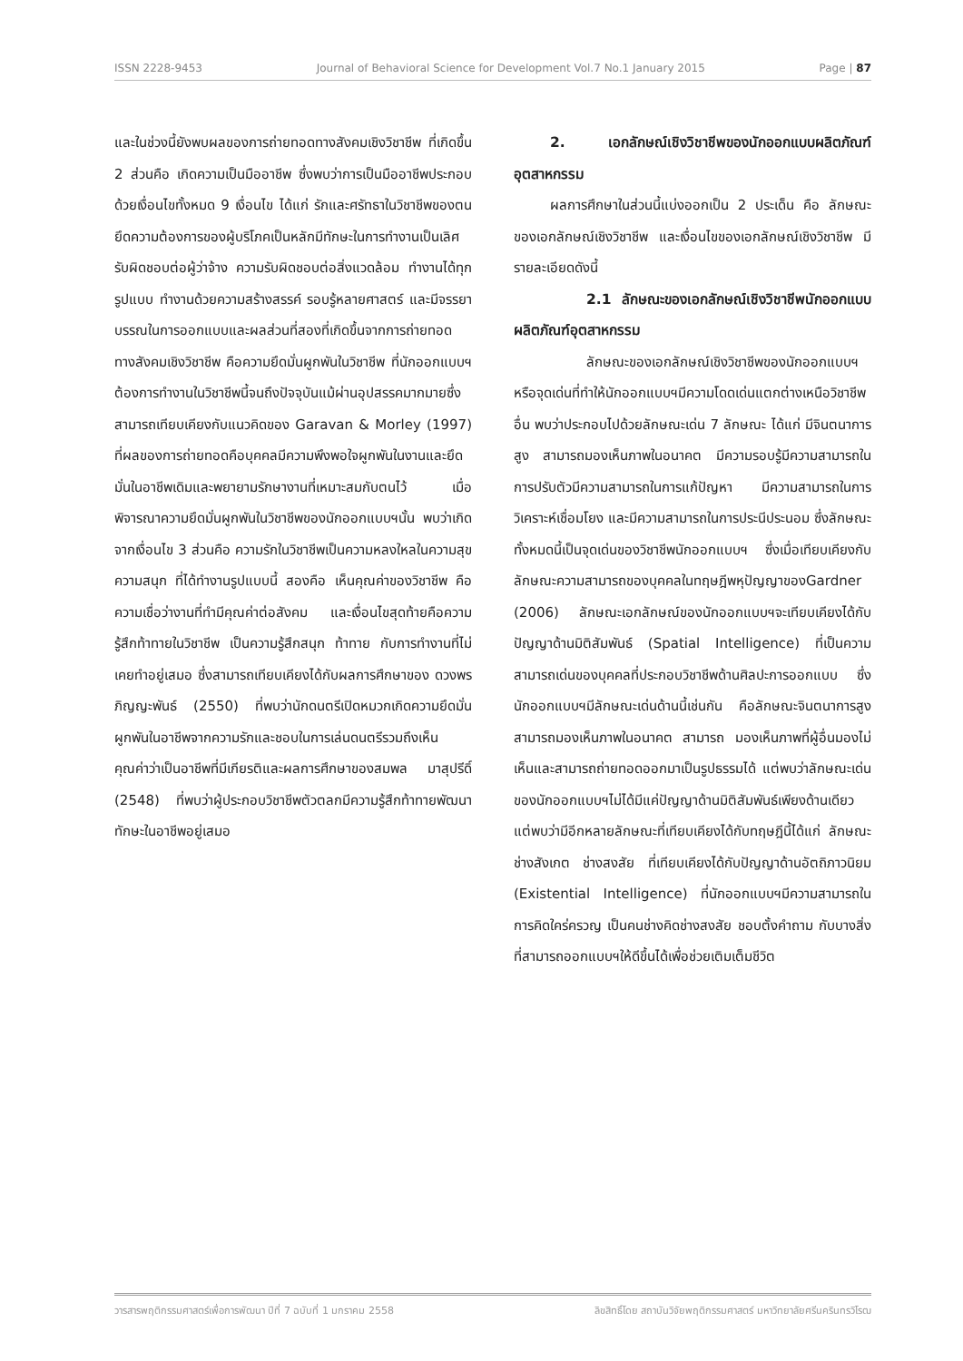ISSN 2228-9453 Journal of Behavioral Science for Development Vol.7 No.1 January 2015 Page | 87
และในช่วงนี้ยังพบผลของการถ่ายทอดทางสังคมเชิงวิชาชีพ ที่เกิดขึ้น 2 ส่วนคือ เกิดความเป็นมืออาชีพ ซึ่งพบว่าการเป็นมืออาชีพประกอบด้วยเงื่อนไขทั้งหมด 9 เงื่อนไข ได้แก่ รักและศรัทธาในวิชาชีพของตนยึดความต้องการของผู้บริโภคเป็นหลักมีทักษะในการทำงานเป็นเลิศรับผิดชอบต่อผู้ว่าจ้าง ความรับผิดชอบต่อสิ่งแวดล้อม ทำงานได้ทุกรูปแบบ ทำงานด้วยความสร้างสรรค์ รอบรู้หลายศาสตร์ และมีจรรยาบรรณในการออกแบบและผลส่วนที่สองที่เกิดขึ้นจากการถ่ายทอดทางสังคมเชิงวิชาชีพ คือความยึดมั่นผูกพันในวิชาชีพ ที่นักออกแบบฯต้องการทำงานในวิชาชีพนี้จนถึงปัจจุบันแม้ผ่านอุปสรรคมากมายซึ่งสามารถเทียบเคียงกับแนวคิดของ Garavan & Morley (1997) ที่ผลของการถ่ายทอดคือบุคคลมีความพึงพอใจผูกพันในงานและยึดมั่นในอาชีพเดิมและพยายามรักษางานที่เหมาะสมกับตนไว้ เมื่อพิจารณาความยึดมั่นผูกพันในวิชาชีพของนักออกแบบฯนั้น พบว่าเกิดจากเงื่อนไข 3 ส่วนคือ ความรักในวิชาชีพเป็นความหลงใหลในความสุข ความสนุก ที่ได้ทำงานรูปแบบนี้ สองคือ เห็นคุณค่าของวิชาชีพ คือความเชื่อว่างานที่ทำมีคุณค่าต่อสังคม และเงื่อนไขสุดท้ายคือความรู้สึกท้าทายในวิชาชีพ เป็นความรู้สึกสนุก ท้าทาย กับการทำงานที่ไม่เคยทำอยู่เสมอ ซึ่งสามารถเทียบเคียงได้กับผลการศึกษาของ ดวงพร ภิญญะพันธ์ (2550) ที่พบว่านักดนตรีเปิดหมวกเกิดความยึดมั่นผูกพันในอาชีพจากความรักและชอบในการเล่นดนตรีรวมถึงเห็นคุณค่าว่าเป็นอาชีพที่มีเกียรติและผลการศึกษาของสมพล มาสุปรีดิ์ (2548) ที่พบว่าผู้ประกอบวิชาชีพตัวตลกมีความรู้สึกท้าทายพัฒนาทักษะในอาชีพอยู่เสมอ
2. เอกลักษณ์เชิงวิชาชีพของนักออกแบบผลิตภัณฑ์อุตสาหกรรม
ผลการศึกษาในส่วนนี้แบ่งออกเป็น 2 ประเด็น คือ ลักษณะของเอกลักษณ์เชิงวิชาชีพ และเงื่อนไขของเอกลักษณ์เชิงวิชาชีพ มีรายละเอียดดังนี้
2.1 ลักษณะของเอกลักษณ์เชิงวิชาชีพนักออกแบบผลิตภัณฑ์อุตสาหกรรม
ลักษณะของเอกลักษณ์เชิงวิชาชีพของนักออกแบบฯ หรือจุดเด่นที่ทำให้นักออกแบบฯมีความโดดเด่นแตกต่างเหนือวิชาชีพอื่น พบว่าประกอบไปด้วยลักษณะเด่น 7 ลักษณะ ได้แก่ มีจินตนาการสูง สามารถมองเห็นภาพในอนาคต มีความรอบรู้มีความสามารถในการปรับตัวมีความสามารถในการแก้ปัญหา มีความสามารถในการวิเคราะห์เชื่อมโยง และมีความสามารถในการประนีประนอม ซึ่งลักษณะทั้งหมดนี้เป็นจุดเด่นของวิชาชีพนักออกแบบฯ ซึ่งเมื่อเทียบเคียงกับลักษณะความสามารถของบุคคลในทฤษฎีพหุปัญญาของGardner (2006) ลักษณะเอกลักษณ์ของนักออกแบบฯจะเทียบเคียงได้กับปัญญาด้านมิติสัมพันธ์ (Spatial Intelligence) ที่เป็นความสามารถเด่นของบุคคลที่ประกอบวิชาชีพด้านศิลปะการออกแบบ ซึ่งนักออกแบบฯมีลักษณะเด่นด้านนี้เช่นกัน คือลักษณะจินตนาการสูง สามารถมองเห็นภาพในอนาคต สามารถ มองเห็นภาพที่ผู้อื่นมองไม่เห็นและสามารถถ่ายทอดออกมาเป็นรูปธรรมได้ แต่พบว่าลักษณะเด่นของนักออกแบบฯไม่ได้มีแค่ปัญญาด้านมิติสัมพันธ์เพียงด้านเดียว แต่พบว่ามีอีกหลายลักษณะที่เทียบเคียงได้กับทฤษฎีนี้ได้แก่ ลักษณะช่างสังเกต ช่างสงสัย ที่เทียบเคียงได้กับปัญญาด้านอัตถิภาวนิยม (Existential Intelligence) ที่นักออกแบบฯมีความสามารถในการคิดใคร่ครวญ เป็นคนช่างคิดช่างสงสัย ชอบตั้งคำถาม กับบางสิ่งที่สามารถออกแบบฯให้ดีขึ้นได้เพื่อช่วยเติมเต็มชีวิต
วารสารพฤติกรรมศาสตร์เพื่อการพัฒนา ปีที่ 7 ฉบับที่ 1 มกราคม 2558 ลิขสิทธิ์โดย สถาบันวิจัยพฤติกรรมศาสตร์ มหาวิทยาลัยศรีนครินทรวิโรฒ